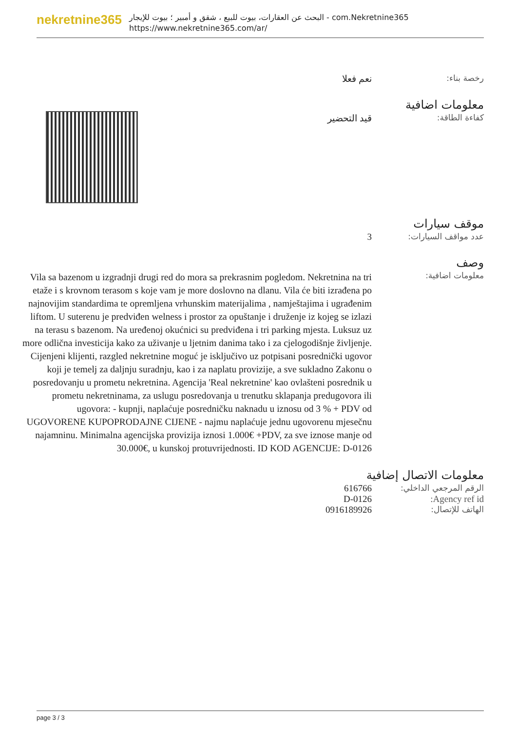nekretnine365
البحث عن العقارات، بيوت للبيع ، شقق و أمبير ؛ بيوت للإيجار - com.Nekretnine365
https://www.nekretnine365.com/ar/
رخصة بناء: نعم فعلا
معلومات اضافية
كفاءة الطاقة: قيد التحضير
موقف سيارات
عدد مواقف السيارات: 3
وصف
معلومات اضافية:
Vila sa bazenom u izgradnji drugi red do mora sa prekrasnim pogledom. Nekretnina na tri etaže i s krovnom terasom s koje vam je more doslovno na dlanu. Vila će biti izrađena po najnovijim standardima te opremljena vrhunskim materijalima , namještajima i ugrađenim liftom. U suterenu je predviđen welness i prostor za opuštanje i druženje iz kojeg se izlazi na terasu s bazenom. Na uređenoj okućnici su predviđena i tri parking mjesta. Luksuz uz more odlična investicija kako za uživanje u ljetnim danima tako i za cjelogodišnje življenje. Cijenjeni klijenti, razgled nekretnine moguć je isključivo uz potpisani posrednički ugovor koji je temelj za daljnju suradnju, kao i za naplatu provizije, a sve sukladno Zakonu o posredovanju u prometu nekretnina. Agencija 'Real nekretnine' kao ovlašteni posrednik u prometu nekretninama, za uslugu posredovanja u trenutku sklapanja predugovora ili ugovora: - kupnji, naplaćuje posredničku naknadu u iznosu od 3 % + PDV od UGOVORENE KUPOPRODAJNE CIJENE - najmu naplaćuje jednu ugovorenu mjesečnu najamninu. Minimalna agencijska provizija iznosi 1.000€ +PDV, za sve iznose manje od 30.000€, u kunskoj protuvrijednosti. ID KOD AGENCIJE: D-0126
معلومات الاتصال إضافية
الرقم المرجعي الداخلي: 616766
Agency ref id: D-0126
الهاتف للإتصال: 0916189926
page 3 / 3